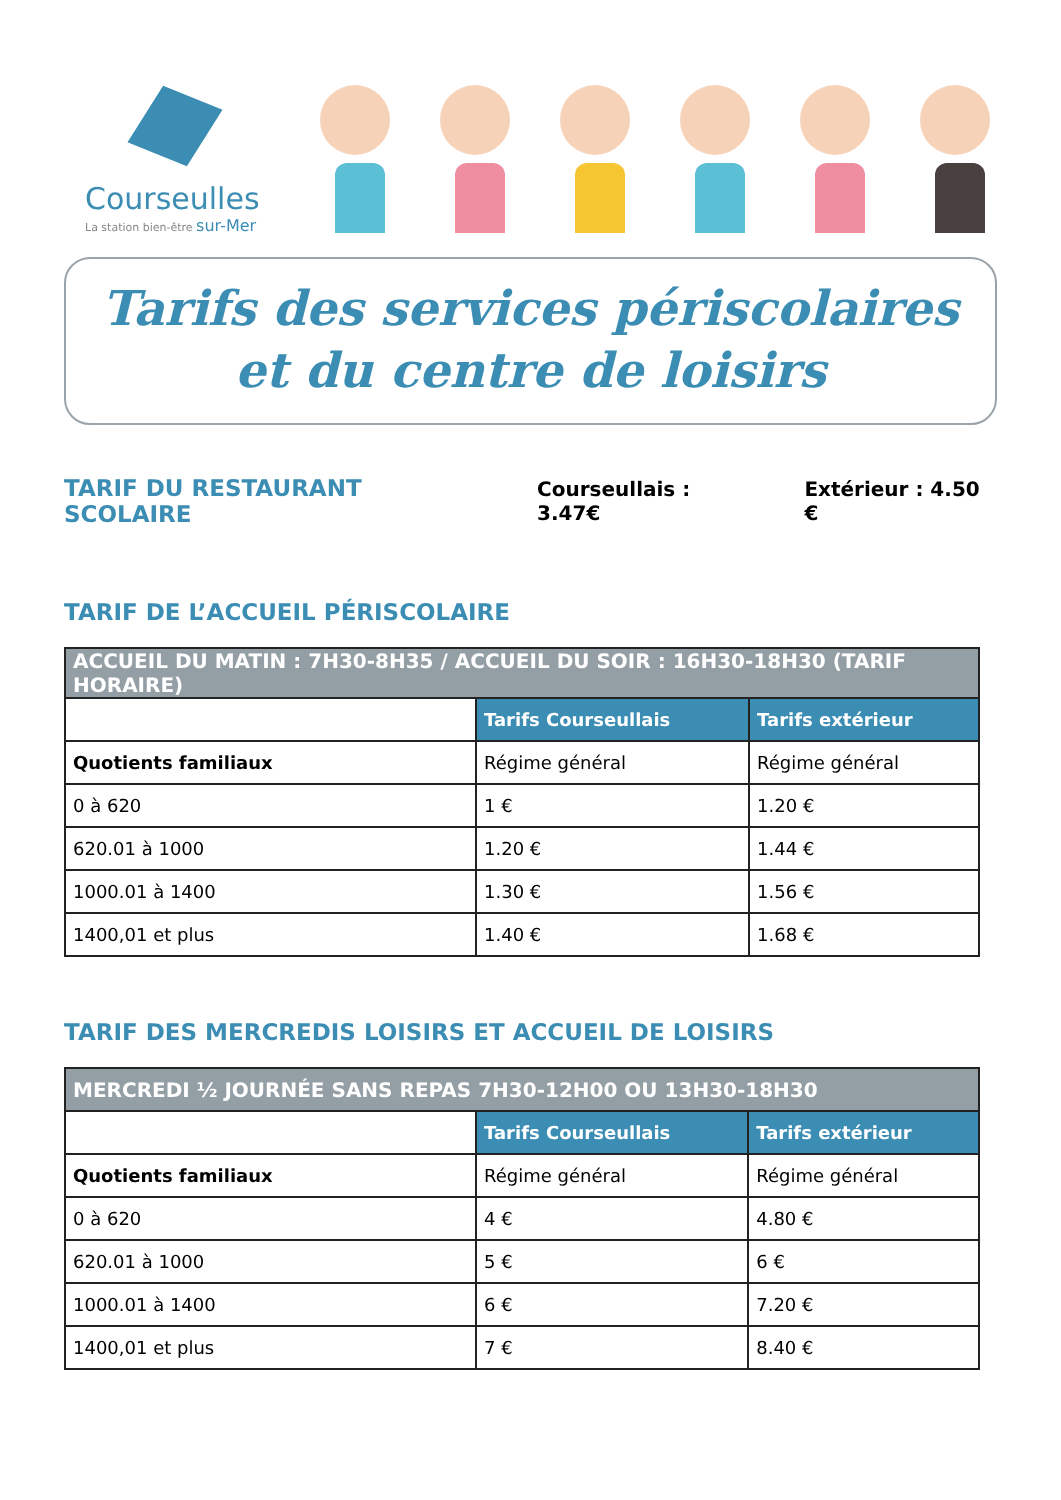Courseulles
La station bien-être sur-Mer
Tarifs des services périscolaires
et du centre de loisirs
TARIF DU RESTAURANT SCOLAIRE
Courseullais : 3.47€ Extérieur : 4.50 €
TARIF DE L’ACCUEIL PÉRISCOLAIRE
| ACCUEIL DU MATIN : 7H30-8H35 / ACCUEIL DU SOIR : 16H30-18H30 (TARIF HORAIRE) | | |
| --- | --- | --- |
| | Tarifs Courseullais | Tarifs extérieur |
| Quotients familiaux | Régime général | Régime général |
| 0 à 620 | 1 € | 1.20 € |
| 620.01 à 1000 | 1.20 € | 1.44 € |
| 1000.01 à 1400 | 1.30 € | 1.56 € |
| 1400,01 et plus | 1.40 € | 1.68 € |
TARIF DES MERCREDIS LOISIRS ET ACCUEIL DE LOISIRS
| MERCREDI ½ JOURNÉE SANS REPAS 7H30-12H00 OU 13H30-18H30 | | |
| --- | --- | --- |
| | Tarifs Courseullais | Tarifs extérieur |
| Quotients familiaux | Régime général | Régime général |
| 0 à 620 | 4 € | 4.80 € |
| 620.01 à 1000 | 5 € | 6 € |
| 1000.01 à 1400 | 6 € | 7.20 € |
| 1400,01 et plus | 7 € | 8.40 € |